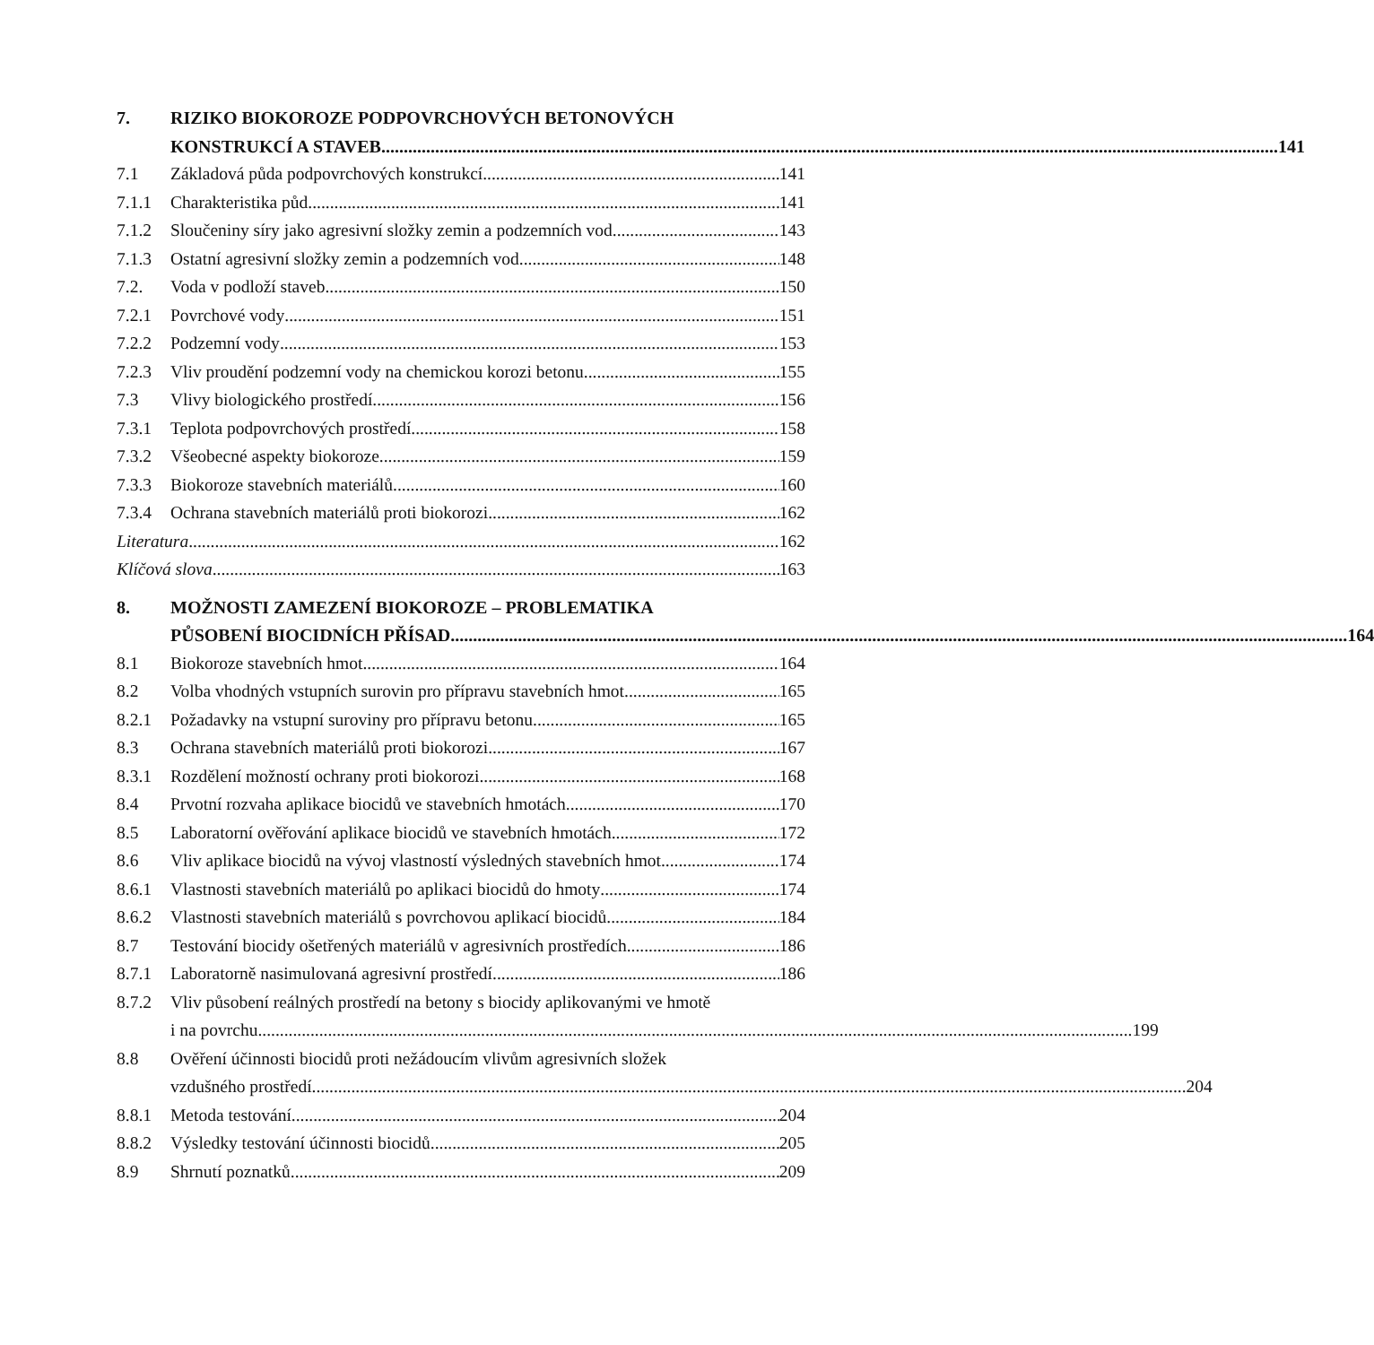7.
RIZIKO BIOKOROZE PODPOVRCHOVÝCH BETONOVÝCH
KONSTRUKCÍ A STAVEB 141
7.1 Základová půda podpovrchových konstrukcí 141
7.1.1 Charakteristika půd 141
7.1.2 Sloučeniny síry jako agresivní složky zemin a podzemních vod 143
7.1.3 Ostatní agresivní složky zemin a podzemních vod 148
7.2. Voda v podloží staveb 150
7.2.1 Povrchové vody 151
7.2.2 Podzemní vody 153
7.2.3 Vliv proudění podzemní vody na chemickou korozi betonu 155
7.3 Vlivy biologického prostředí 156
7.3.1 Teplota podpovrchových prostředí 158
7.3.2 Všeobecné aspekty biokoroze 159
7.3.3 Biokoroze stavebních materiálů 160
7.3.4 Ochrana stavebních materiálů proti biokorozi 162
Literatura 162
Klíčová slova 163
8.
MOŽNOSTI ZAMEZENÍ BIOKOROZE – PROBLEMATIKA
PŮSOBENÍ BIOCIDNÍCH PŘÍSAD 164
8.1 Biokoroze stavebních hmot 164
8.2 Volba vhodných vstupních surovin pro přípravu stavebních hmot 165
8.2.1 Požadavky na vstupní suroviny pro přípravu betonu 165
8.3 Ochrana stavebních materiálů proti biokorozi 167
8.3.1 Rozdělení možností ochrany proti biokorozi 168
8.4 Prvotní rozvaha aplikace biocidů ve stavebních hmotách 170
8.5 Laboratorní ověřování aplikace biocidů ve stavebních hmotách 172
8.6 Vliv aplikace biocidů na vývoj vlastností výsledných stavebních hmot 174
8.6.1 Vlastnosti stavebních materiálů po aplikaci biocidů do hmoty 174
8.6.2 Vlastnosti stavebních materiálů s povrchovou aplikací biocidů 184
8.7 Testování biocidy ošetřených materiálů v agresivních prostředích 186
8.7.1 Laboratorně nasimulovaná agresivní prostředí 186
8.7.2
Vliv působení reálných prostředí na betony s biocidy aplikovanými ve hmotě
i na povrchu 199
8.8
Ověření účinnosti biocidů proti nežádoucím vlivům agresivních složek
vzdušného prostředí 204
8.8.1 Metoda testování 204
8.8.2 Výsledky testování účinnosti biocidů 205
8.9 Shrnutí poznatků 209